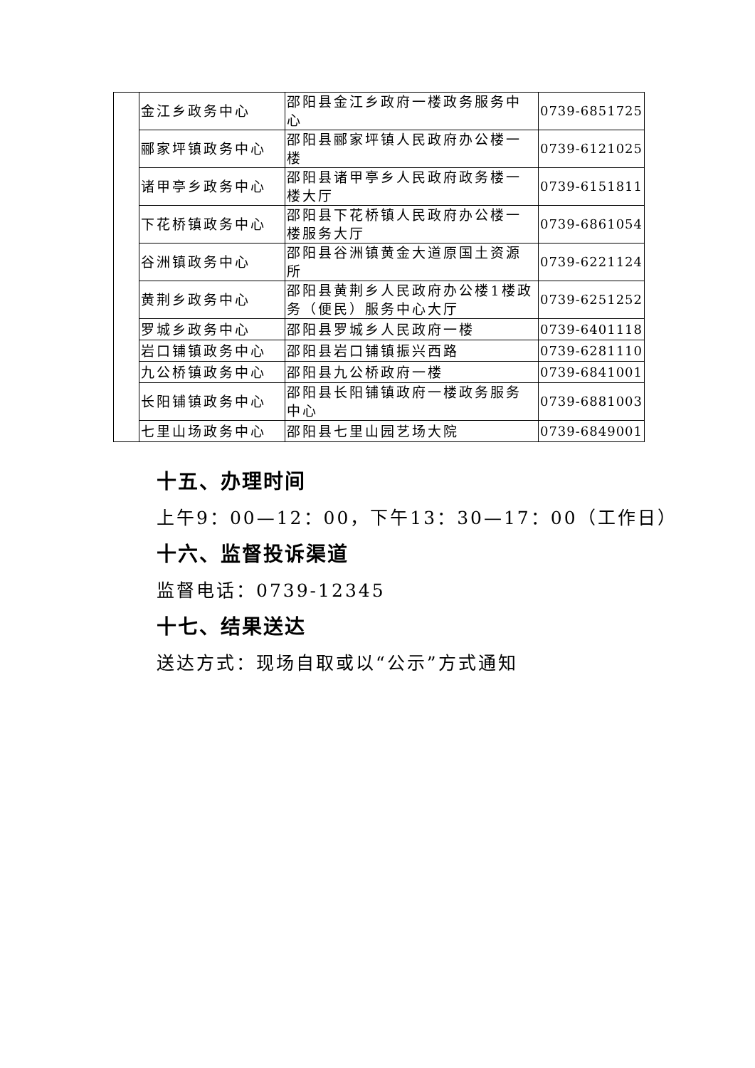| | 金江乡政务中心 | 邵阳县金江乡政府一楼政务服务中心 | 0739-6851725 |
| | 郦家坪镇政务中心 | 邵阳县郦家坪镇人民政府办公楼一楼 | 0739-6121025 |
| | 诸甲亭乡政务中心 | 邵阳县诸甲亭乡人民政府政务楼一楼大厅 | 0739-6151811 |
| | 下花桥镇政务中心 | 邵阳县下花桥镇人民政府办公楼一楼服务大厅 | 0739-6861054 |
| | 谷洲镇政务中心 | 邵阳县谷洲镇黄金大道原国土资源所 | 0739-6221124 |
| | 黄荆乡政务中心 | 邵阳县黄荆乡人民政府办公楼1楼政务（便民）服务中心大厅 | 0739-6251252 |
| | 罗城乡政务中心 | 邵阳县罗城乡人民政府一楼 | 0739-6401118 |
| | 岩口铺镇政务中心 | 邵阳县岩口铺镇振兴西路 | 0739-6281110 |
| | 九公桥镇政务中心 | 邵阳县九公桥政府一楼 | 0739-6841001 |
| | 长阳铺镇政务中心 | 邵阳县长阳铺镇政府一楼政务服务中心 | 0739-6881003 |
| | 七里山场政务中心 | 邵阳县七里山园艺场大院 | 0739-6849001 |
十五、办理时间
上午9：00—12：00，下午13：30—17：00（工作日）
十六、监督投诉渠道
监督电话：0739-12345
十七、结果送达
送达方式：现场自取或以“公示”方式通知